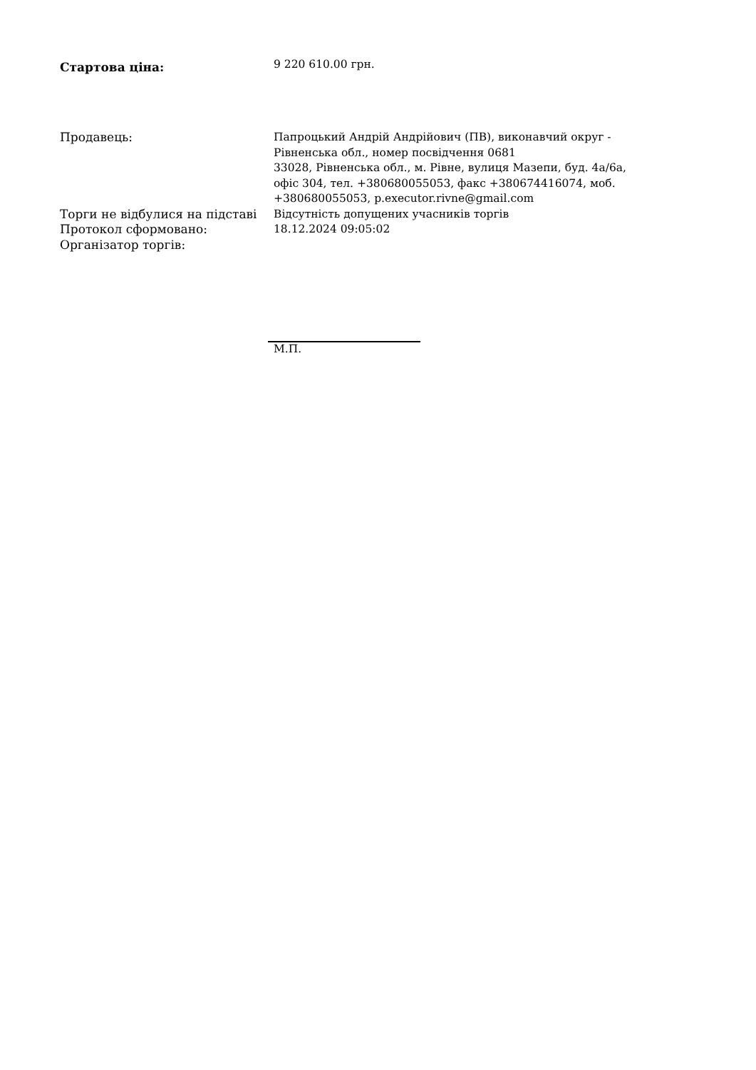Стартова ціна:
9 220 610.00 грн.
Продавець:
Папроцький Андрій Андрійович (ПВ), виконавчий округ - Рівненська обл., номер посвідчення 0681
33028, Рівненська обл., м. Рівне, вулиця Мазепи, буд. 4а/6а, офіс 304, тел. +380680055053, факс +380674416074, моб. +380680055053, p.executor.rivne@gmail.com
Торги не відбулися на підставі
Відсутність допущених учасників торгів
Протокол сформовано:
18.12.2024 09:05:02
Організатор торгів:
М.П.